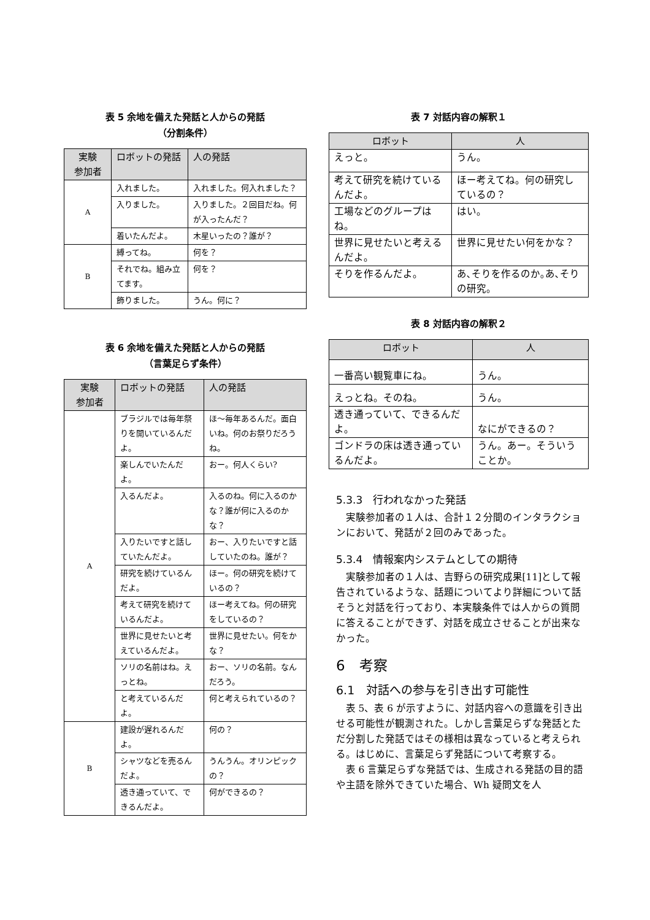表 5 余地を備えた発話と人からの発話
（分割条件）
| 実験 参加者 | ロボットの発話 | 人の発話 |
| --- | --- | --- |
| A | 入れました。 | 入れました。何入れました？ |
| | 入りました。 | 入りました。２回目だね。何が入ったんだ？ |
| | 着いたんだよ。 | 木星いったの？誰が？ |
| B | 縛ってね。 | 何を？ |
| | それでね。組み立てます。 | 何を？ |
| | 飾りました。 | うん。何に？ |
表 6 余地を備えた発話と人からの発話
（言葉足らず条件）
| 実験 参加者 | ロボットの発話 | 人の発話 |
| --- | --- | --- |
| A | ブラジルでは毎年祭りを開いているんだよ。 | ほ～毎年あるんだ。面白いね。何のお祭りだろうね。 |
| | 楽しんでいたんだよ。 | おー。何人くらい? |
| | 入るんだよ。 | 入るのね。何に入るのかな？誰が何に入るのかな？ |
| | 入りたいですと話していたんだよ。 | おー、入りたいですと話していたのね。誰が？ |
| | 研究を続けているんだよ。 | ほー。何の研究を続けているの？ |
| | 考えて研究を続けているんだよ。 | ほー考えてね。何の研究をしているの？ |
| | 世界に見せたいと考えているんだよ。 | 世界に見せたい。何をかな？ |
| | ソリの名前はね。えっとね。 | おー、ソリの名前。なんだろう。 |
| | と考えているんだよ。 | 何と考えられているの？ |
| B | 建設が遅れるんだよ。 | 何の？ |
| | シャツなどを売るんだよ。 | うんうん。オリンピックの？ |
| | 透き通っていて、できるんだよ。 | 何ができるの？ |
表 7 対話内容の解釈１
| ロボット | 人 |
| --- | --- |
| えっと。 | うん。 |
| 考えて研究を続けているんだよ。 | ほー考えてね。何の研究しているの？ |
| 工場などのグループはね。 | はい。 |
| 世界に見せたいと考えるんだよ。 | 世界に見せたい何をかな？ |
| そりを作るんだよ。 | あ､そりを作るのか｡あ､そりの研究。 |
表 8 対話内容の解釈２
| ロボット | 人 |
| --- | --- |
| 一番高い観覧車にね。 | うん。 |
| えっとね。そのね。 | うん。 |
| 透き通っていて、できるんだよ。 | なにができるの？ |
| ゴンドラの床は透き通っているんだよ。 | うん。あー。そういうことか。 |
5.3.3　行われなかった発話
実験参加者の１人は、合計１２分間のインタラクションにおいて、発話が２回のみであった。
5.3.4　情報案内システムとしての期待
実験参加者の１人は、吉野らの研究成果[11]として報告されているような、話題についてより詳細について話そうと対話を行っており、本実験条件では人からの質問に答えることができず、対話を成立させることが出来なかった。
6　考察
6.1　対話への参与を引き出す可能性
表 5、表 6 が示すように、対話内容への意識を引き出せる可能性が観測された。しかし言葉足らずな発話とただ分割した発話ではその様相は異なっていると考えられる。はじめに、言葉足らず発話について考察する。
表 6 言葉足らずな発話では、生成される発話の目的語や主語を除外できていた場合、Wh 疑問文を人